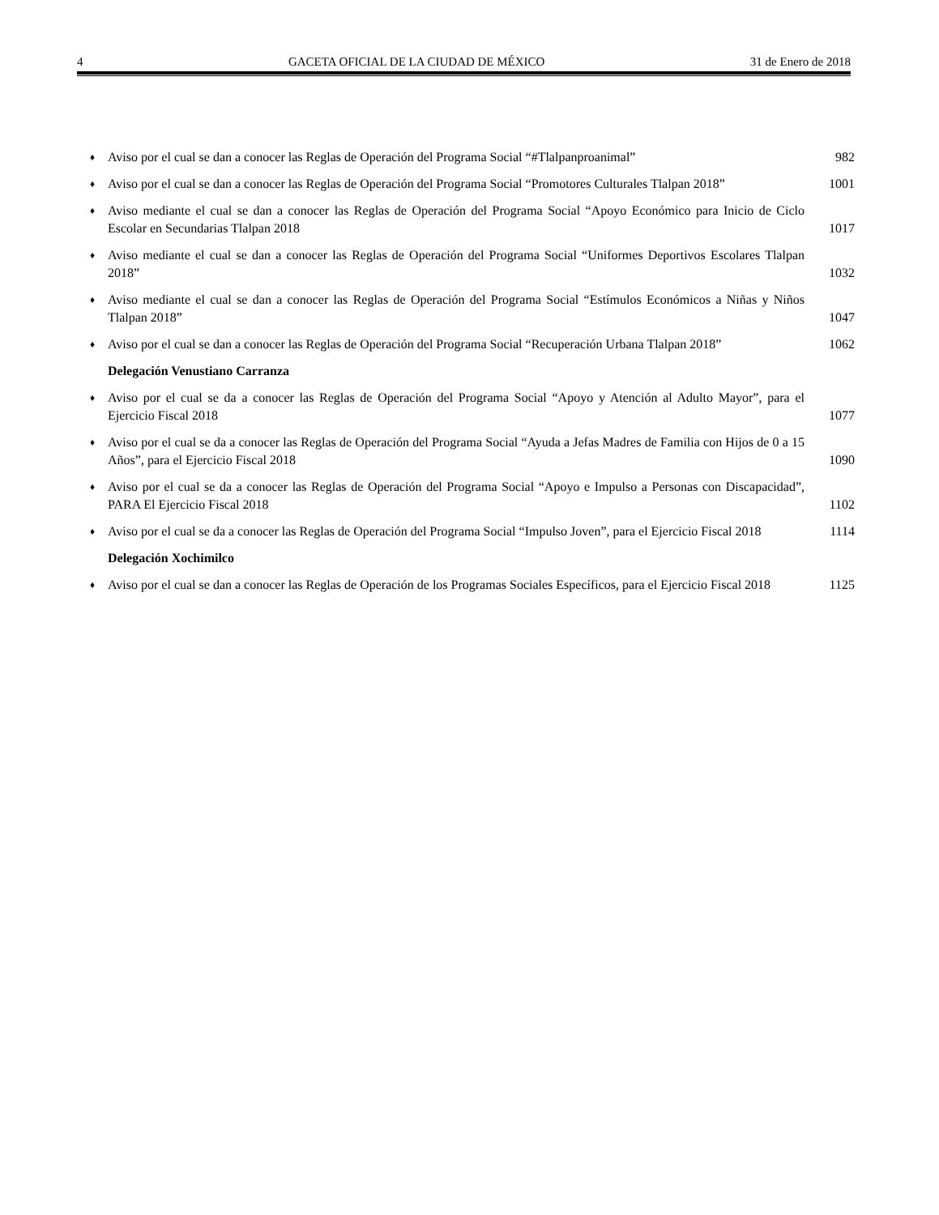4 GACETA OFICIAL DE LA CIUDAD DE MÉXICO 31 de Enero de 2018
♦ Aviso por el cual se dan a conocer las Reglas de Operación del Programa Social “#Tlalpanproanimal” 982
♦ Aviso por el cual se dan a conocer las Reglas de Operación del Programa Social “Promotores Culturales Tlalpan 2018” 1001
♦ Aviso mediante el cual se dan a conocer las Reglas de Operación del Programa Social “Apoyo Económico para Inicio de Ciclo Escolar en Secundarias Tlalpan 2018 1017
♦ Aviso mediante el cual se dan a conocer las Reglas de Operación del Programa Social “Uniformes Deportivos Escolares Tlalpan 2018” 1032
♦ Aviso mediante el cual se dan a conocer las Reglas de Operación del Programa Social “Estímulos Económicos a Niñas y Niños Tlalpan 2018” 1047
♦ Aviso por el cual se dan a conocer las Reglas de Operación del Programa Social “Recuperación Urbana Tlalpan 2018” 1062
Delegación Venustiano Carranza
♦ Aviso por el cual se da a conocer las Reglas de Operación del Programa Social “Apoyo y Atención al Adulto Mayor”, para el Ejercicio Fiscal 2018 1077
♦ Aviso por el cual se da a conocer las Reglas de Operación del Programa Social “Ayuda a Jefas Madres de Familia con Hijos de 0 a 15 Años”, para el Ejercicio Fiscal 2018 1090
♦ Aviso por el cual se da a conocer las Reglas de Operación del Programa Social “Apoyo e Impulso a Personas con Discapacidad”, PARA El Ejercicio Fiscal 2018 1102
♦ Aviso por el cual se da a conocer las Reglas de Operación del Programa Social “Impulso Joven”, para el Ejercicio Fiscal 2018 1114
Delegación Xochimilco
♦ Aviso por el cual se dan a conocer las Reglas de Operación de los Programas Sociales Específicos, para el Ejercicio Fiscal 2018 1125